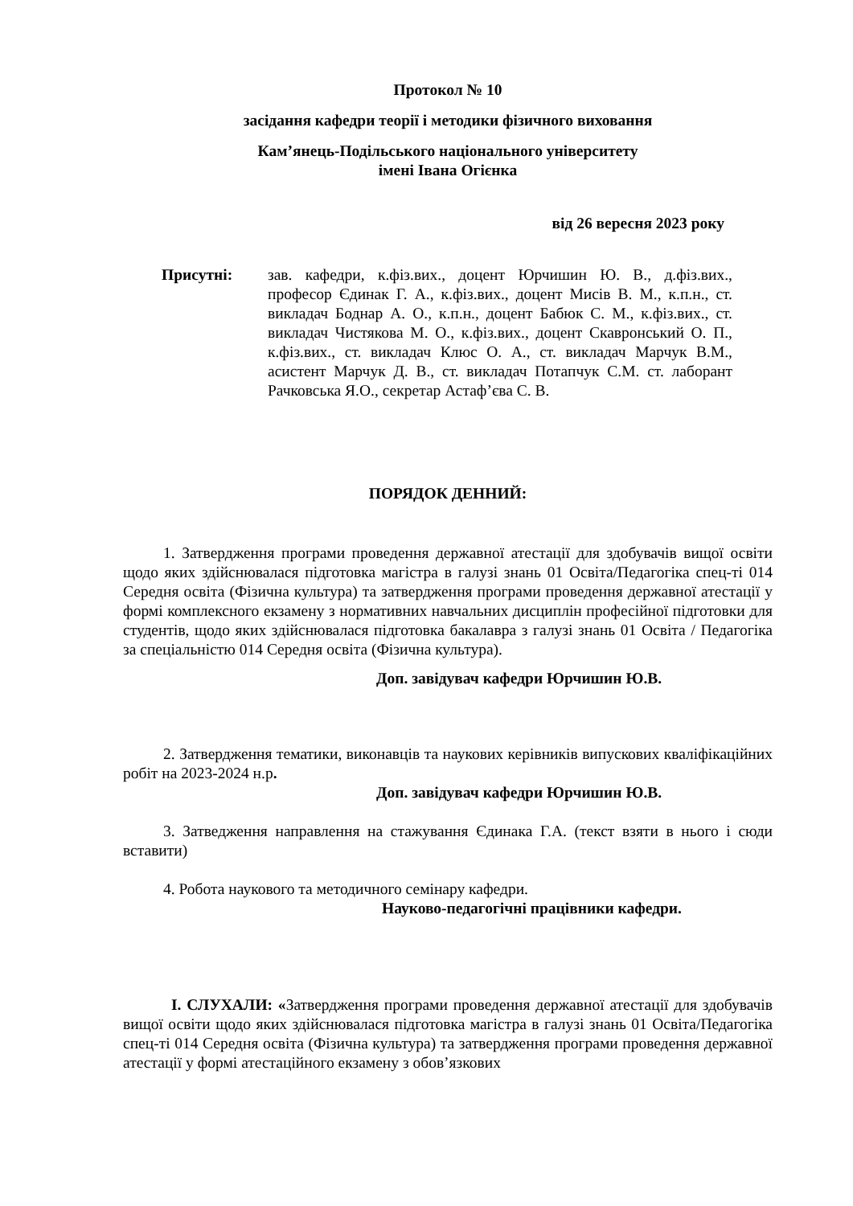Протокол № 10
засідання кафедри теорії і методики фізичного виховання
Кам’янець-Подільського національного університету
імені Івана Огієнка
від 26 вересня 2023 року
Присутні: зав. кафедри, к.фіз.вих., доцент Юрчишин Ю. В., д.фіз.вих., професор Єдинак Г. А., к.фіз.вих., доцент Мисів В. М., к.п.н., ст. викладач Боднар А. О., к.п.н., доцент Бабюк С. М., к.фіз.вих., ст. викладач Чистякова М. О., к.фіз.вих., доцент Скавронський О. П., к.фіз.вих., ст. викладач Клюс О. А., ст. викладач Марчук В.М., асистент Марчук Д. В., ст. викладач Потапчук С.М. ст. лаборант Рачковська Я.О., секретар Астаф’єва С. В.
ПОРЯДОК ДЕННИЙ:
1. Затвердження програми проведення державної атестації для здобувачів вищої освіти щодо яких здійснювалася підготовка магістра в галузі знань 01 Освіта/Педагогіка спец-ті 014 Середня освіта (Фізична культура) та затвердження програми проведення державної атестації у формі комплексного екзамену з нормативних навчальних дисциплін професійної підготовки для студентів, щодо яких здійснювалася підготовка бакалавра з галузі знань 01 Освіта / Педагогіка за спеціальністю 014 Середня освіта (Фізична культура).
Доп. завідувач кафедри Юрчишин Ю.В.
2. Затвердження тематики, виконавців та наукових керівників випускових кваліфікаційних робіт на 2023-2024 н.р.
Доп. завідувач кафедри Юрчишин Ю.В.
3. Затведження направлення на стажування Єдинака Г.А. (текст взяти в нього і сюди вставити)
4. Робота наукового та методичного семінару кафедри.
Науково-педагогічні працівники кафедри.
I. СЛУХАЛИ: «Затвердження програми проведення державної атестації для здобувачів вищої освіти щодо яких здійснювалася підготовка магістра в галузі знань 01 Освіта/Педагогіка спец-ті 014 Середня освіта (Фізична культура) та затвердження програми проведення державної атестації у формі атестаційного екзамену з обов’язкових